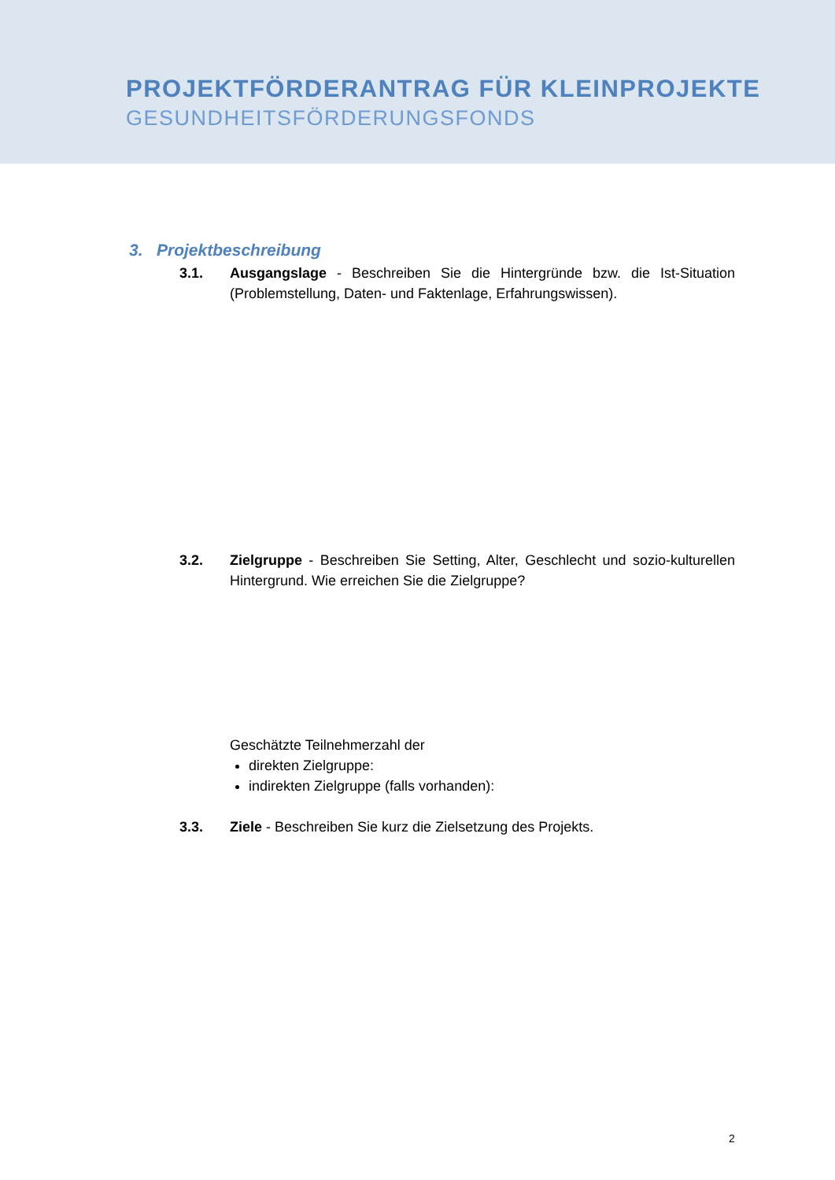PROJEKTFÖRDERANTRAG FÜR KLEINPROJEKTE
GESUNDHEITSFÖRDERUNGSFONDS
3. Projektbeschreibung
3.1. Ausgangslage - Beschreiben Sie die Hintergründe bzw. die Ist-Situation (Problemstellung, Daten- und Faktenlage, Erfahrungswissen).
3.2. Zielgruppe - Beschreiben Sie Setting, Alter, Geschlecht und sozio-kulturellen Hintergrund. Wie erreichen Sie die Zielgruppe?
Geschätzte Teilnehmerzahl der
direkten Zielgruppe:
indirekten Zielgruppe (falls vorhanden):
3.3. Ziele - Beschreiben Sie kurz die Zielsetzung des Projekts.
2